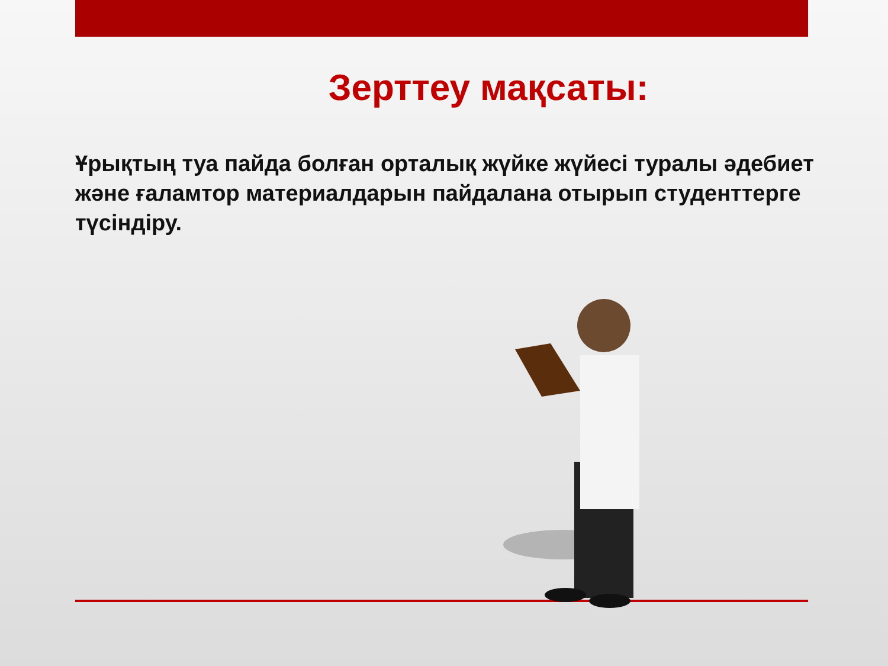Зерттеу мақсаты:
Ұрықтың туа пайда болған орталық жүйке жүйесі туралы әдебиет және ғаламтор материалдарын пайдалана отырып студенттерге түсіндіру.